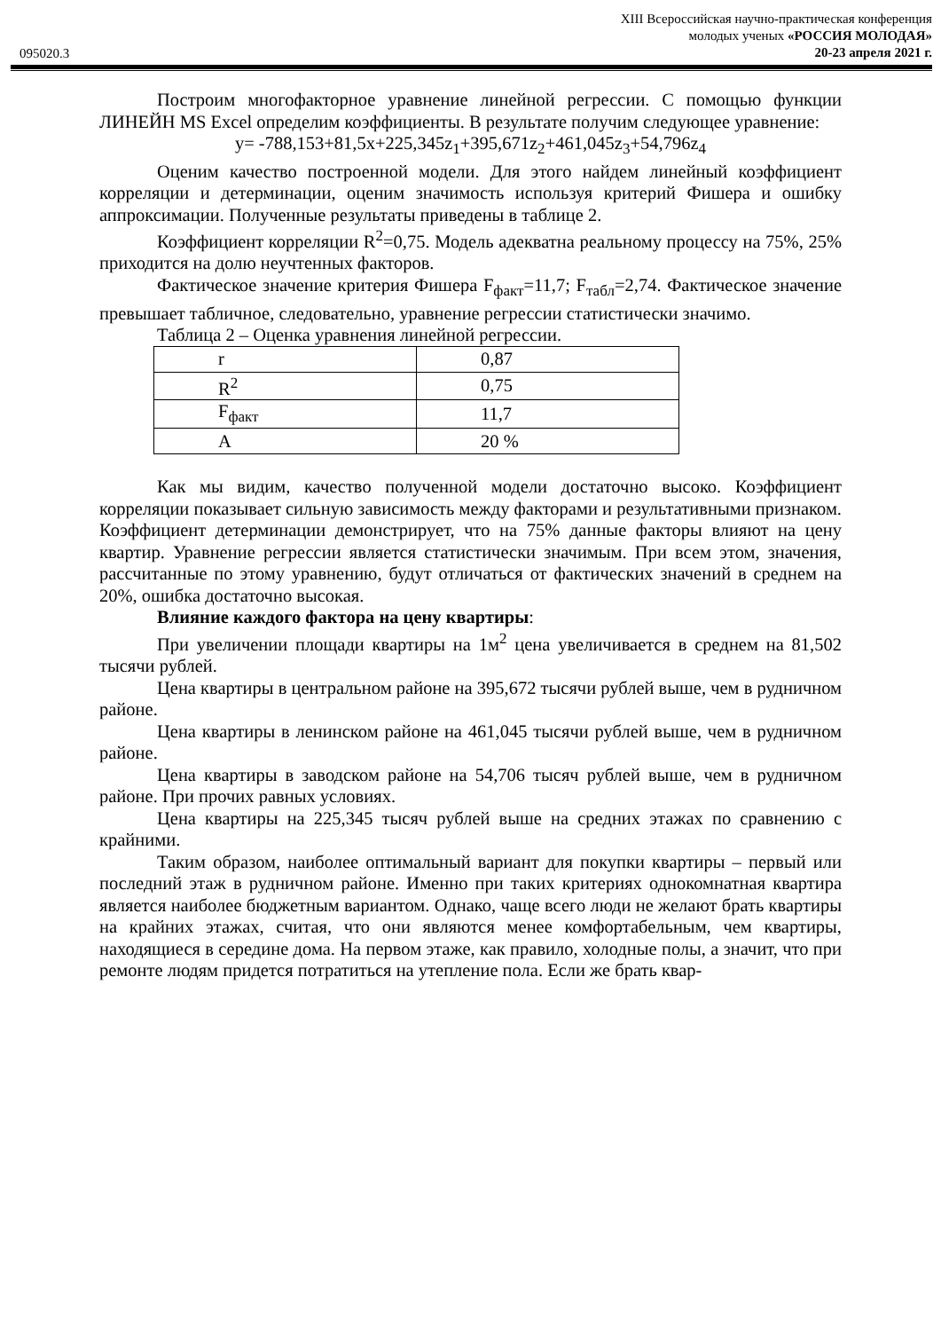095020.3
XIII Всероссийская научно-практическая конференция
молодых ученых «РОССИЯ МОЛОДАЯ»
20-23 апреля 2021 г.
Построим многофакторное уравнение линейной регрессии. С помощью функции ЛИНЕЙН MS Excel определим коэффициенты. В результате получим следующее уравнение:
y= -788,153+81,5x+225,345z<sub>1</sub>+395,671z<sub>2</sub>+461,045z<sub>3</sub>+54,796z<sub>4</sub>
Оценим качество построенной модели. Для этого найдем линейный коэффициент корреляции и детерминации, оценим значимость используя критерий Фишера и ошибку аппроксимации. Полученные результаты приведены в таблице 2.
Коэффициент корреляции R<sup>2</sup>=0,75. Модель адекватна реальному процессу на 75%, 25% приходится на долю неучтенных факторов.
Фактическое значение критерия Фишера F<sub>факт</sub>=11,7; F<sub>табл</sub>=2,74. Фактическое значение превышает табличное, следовательно, уравнение регрессии статистически значимо.
Таблица 2 – Оценка уравнения линейной регрессии.
| r | 0,87 |
| R<sup>2</sup> | 0,75 |
| F<sub>факт</sub> | 11,7 |
| A | 20 % |
Как мы видим, качество полученной модели достаточно высоко. Коэффициент корреляции показывает сильную зависимость между факторами и результативными признаком. Коэффициент детерминации демонстрирует, что на 75% данные факторы влияют на цену квартир. Уравнение регрессии является статистически значимым. При всем этом, значения, рассчитанные по этому уравнению, будут отличаться от фактических значений в среднем на 20%, ошибка достаточно высокая.
Влияние каждого фактора на цену квартиры:
При увеличении площади квартиры на 1м<sup>2</sup> цена увеличивается в среднем на 81,502 тысячи рублей.
Цена квартиры в центральном районе на 395,672 тысячи рублей выше, чем в рудничном районе.
Цена квартиры в ленинском районе на 461,045 тысячи рублей выше, чем в рудничном районе.
Цена квартиры в заводском районе на 54,706 тысяч рублей выше, чем в рудничном районе. При прочих равных условиях.
Цена квартиры на 225,345 тысяч рублей выше на средних этажах по сравнению с крайними.
Таким образом, наиболее оптимальный вариант для покупки квартиры – первый или последний этаж в рудничном районе. Именно при таких критериях однокомнатная квартира является наиболее бюджетным вариантом. Однако, чаще всего люди не желают брать квартиры на крайних этажах, считая, что они являются менее комфортабельным, чем квартиры, находящиеся в середине дома. На первом этаже, как правило, холодные полы, а значит, что при ремонте людям придется потратиться на утепление пола. Если же брать квар-